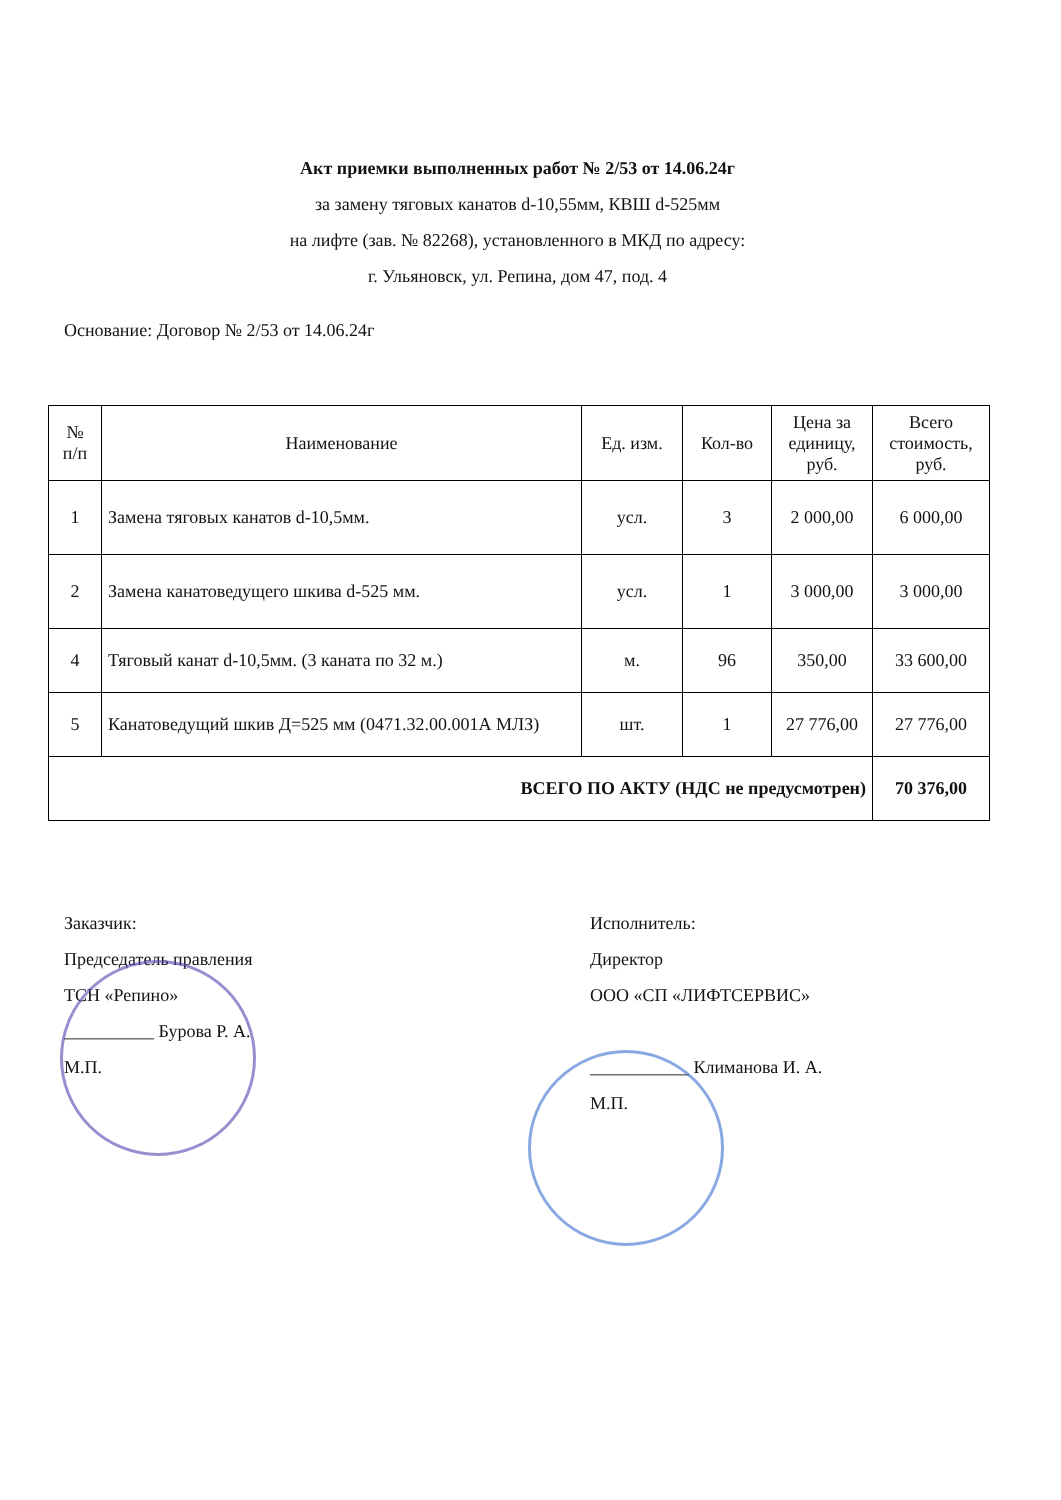Акт приемки выполненных работ № 2/53 от 14.06.24г
за замену тяговых канатов d-10,55мм, КВШ d-525мм
на лифте (зав. № 82268), установленного в МКД по адресу:
г. Ульяновск, ул. Репина, дом 47, под. 4
Основание: Договор № 2/53 от 14.06.24г
| № п/п | Наименование | Ед. изм. | Кол-во | Цена за единицу, руб. | Всего стоимость, руб. |
| --- | --- | --- | --- | --- | --- |
| 1 | Замена тяговых канатов d-10,5мм. | усл. | 3 | 2 000,00 | 6 000,00 |
| 2 | Замена канатоведущего шкива d-525 мм. | усл. | 1 | 3 000,00 | 3 000,00 |
| 4 | Тяговый канат d-10,5мм. (3 каната по 32 м.) | м. | 96 | 350,00 | 33 600,00 |
| 5 | Канатоведущий шкив Д=525 мм (0471.32.00.001А МЛЗ) | шт. | 1 | 27 776,00 | 27 776,00 |
| ВСЕГО ПО АКТУ (НДС не предусмотрен) | | | | | 70 376,00 |
Заказчик:
Председатель правления
ТСН «Репино»
__________ Бурова Р. А.
М.П.
Исполнитель:
Директор
ООО «СП «ЛИФТСЕРВИС»
___________ Климанова И. А.
М.П.